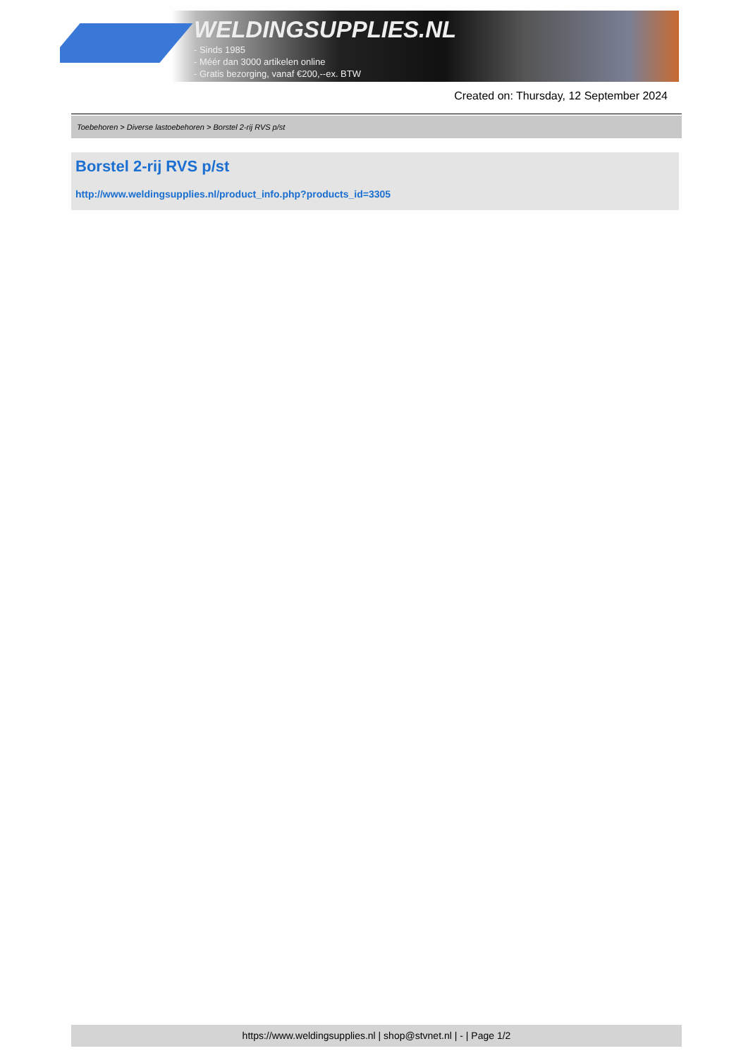WELDINGSUPPLIES.NL
- Sinds 1985
- Méér dan 3000 artikelen online
- Gratis bezorging, vanaf €200,--ex. BTW
Created on: Thursday, 12 September 2024
Toebehoren > Diverse lastoebehoren > Borstel 2-rij RVS p/st
Borstel 2-rij RVS p/st
http://www.weldingsupplies.nl/product_info.php?products_id=3305
https://www.weldingsupplies.nl | shop@stvnet.nl | - | Page 1/2